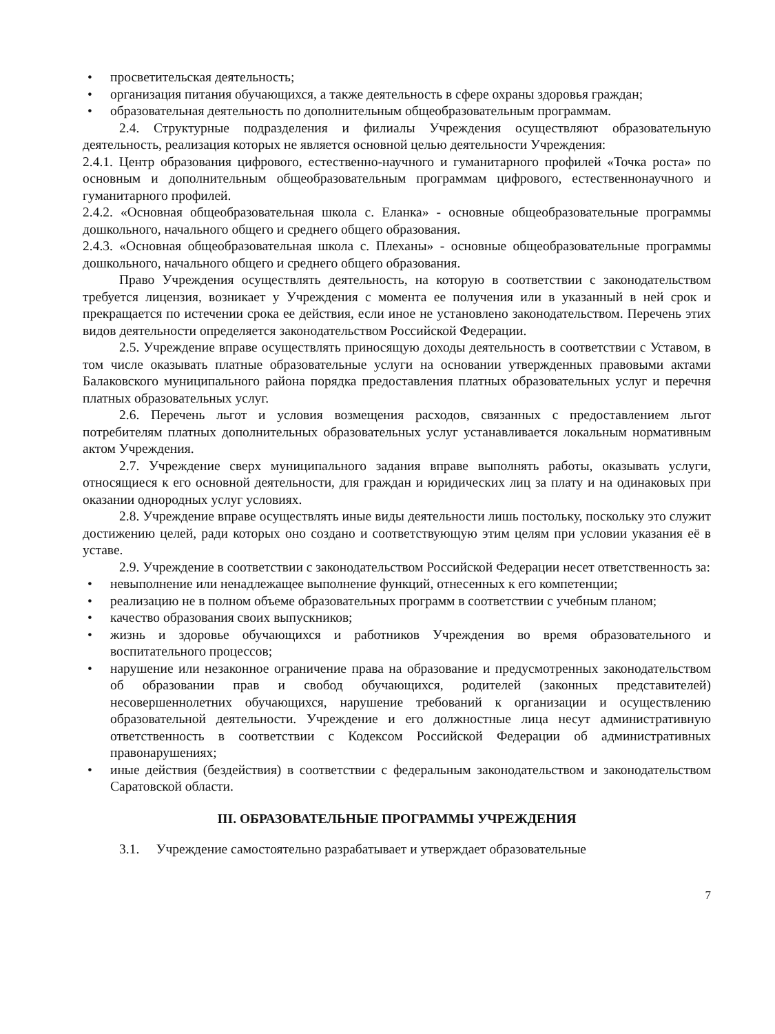• просветительская деятельность;
• организация питания обучающихся, а также деятельность в сфере охраны здоровья граждан;
• образовательная деятельность по дополнительным общеобразовательным программам.
2.4. Структурные подразделения и филиалы Учреждения осуществляют образовательную деятельность, реализация которых не является основной целью деятельности Учреждения:
2.4.1. Центр образования цифрового, естественно-научного и гуманитарного профилей «Точка роста» по основным и дополнительным общеобразовательным программам цифрового, естественнонаучного и гуманитарного профилей.
2.4.2. «Основная общеобразовательная школа с. Еланка» - основные общеобразовательные программы дошкольного, начального общего и среднего общего образования.
2.4.3. «Основная общеобразовательная школа с. Плеханы» - основные общеобразовательные программы дошкольного, начального общего и среднего общего образования.
Право Учреждения осуществлять деятельность, на которую в соответствии с законодательством требуется лицензия, возникает у Учреждения с момента ее получения или в указанный в ней срок и прекращается по истечении срока ее действия, если иное не установлено законодательством. Перечень этих видов деятельности определяется законодательством Российской Федерации.
2.5. Учреждение вправе осуществлять приносящую доходы деятельность в соответствии с Уставом, в том числе оказывать платные образовательные услуги на основании утвержденных правовыми актами Балаковского муниципального района порядка предоставления платных образовательных услуг и перечня платных образовательных услуг.
2.6. Перечень льгот и условия возмещения расходов, связанных с предоставлением льгот потребителям платных дополнительных образовательных услуг устанавливается локальным нормативным актом Учреждения.
2.7. Учреждение сверх муниципального задания вправе выполнять работы, оказывать услуги, относящиеся к его основной деятельности, для граждан и юридических лиц за плату и на одинаковых при оказании однородных услуг условиях.
2.8. Учреждение вправе осуществлять иные виды деятельности лишь постольку, поскольку это служит достижению целей, ради которых оно создано и соответствующую этим целям при условии указания её в уставе.
2.9. Учреждение в соответствии с законодательством Российской Федерации несет ответственность за:
• невыполнение или ненадлежащее выполнение функций, отнесенных к его компетенции;
• реализацию не в полном объеме образовательных программ в соответствии с учебным планом;
• качество образования своих выпускников;
• жизнь и здоровье обучающихся и работников Учреждения во время образовательного и воспитательного процессов;
• нарушение или незаконное ограничение права на образование и предусмотренных законодательством об образовании прав и свобод обучающихся, родителей (законных представителей) несовершеннолетних обучающихся, нарушение требований к организации и осуществлению образовательной деятельности. Учреждение и его должностные лица несут административную ответственность в соответствии с Кодексом Российской Федерации об административных правонарушениях;
• иные действия (бездействия) в соответствии с федеральным законодательством и законодательством Саратовской области.
III. ОБРАЗОВАТЕЛЬНЫЕ ПРОГРАММЫ УЧРЕЖДЕНИЯ
3.1. Учреждение самостоятельно разрабатывает и утверждает образовательные
7